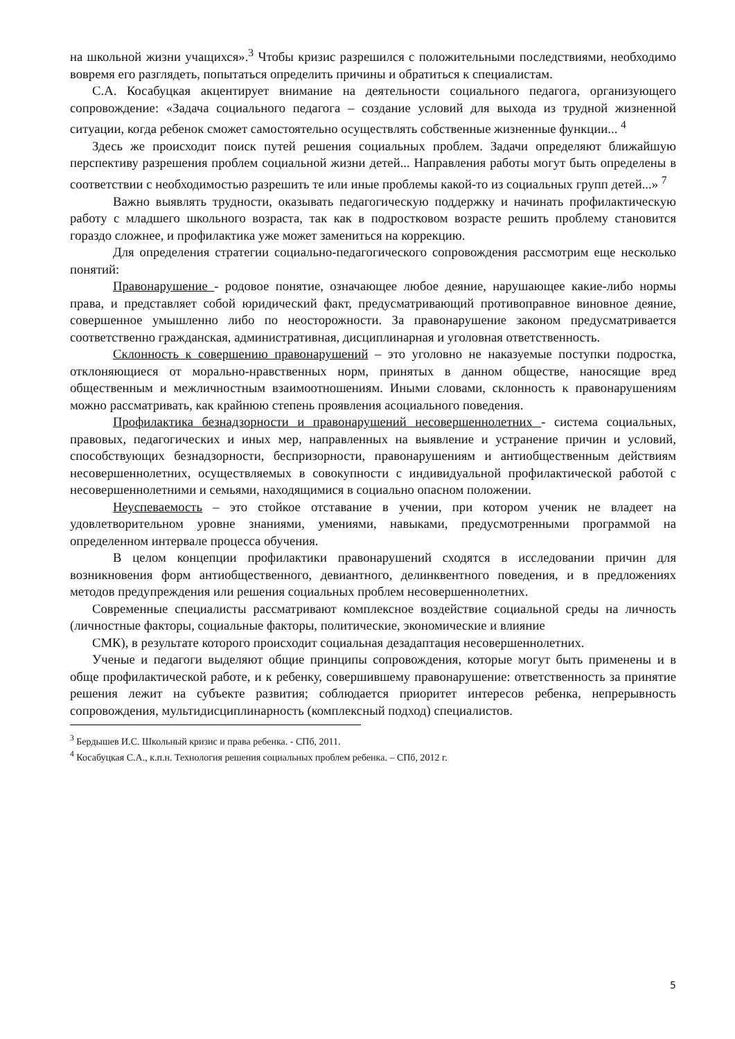на школьной жизни учащихся».<sup>3</sup> Чтобы кризис разрешился с положительными последствиями, необходимо вовремя его разглядеть, попытаться определить причины и обратиться к специалистам.
С.А. Косабуцкая акцентирует внимание на деятельности социального педагога, организующего сопровождение: «Задача социального педагога – создание условий для выхода из трудной жизненной ситуации, когда ребенок сможет самостоятельно осуществлять собственные жизненные функции... <sup>4</sup>
Здесь же происходит поиск путей решения социальных проблем. Задачи определяют ближайшую перспективу разрешения проблем социальной жизни детей... Направления работы могут быть определены в соответствии с необходимостью разрешить те или иные проблемы какой-то из социальных групп детей...» <sup>7</sup>
Важно выявлять трудности, оказывать педагогическую поддержку и начинать профилактическую работу с младшего школьного возраста, так как в подростковом возрасте решить проблему становится гораздо сложнее, и профилактика уже может замениться на коррекцию.
Для определения стратегии социально-педагогического сопровождения рассмотрим еще несколько понятий:
Правонарушение - родовое понятие, означающее любое деяние, нарушающее какие-либо нормы права, и представляет собой юридический факт, предусматривающий противоправное виновное деяние, совершенное умышленно либо по неосторожности. За правонарушение законом предусматривается соответственно гражданская, административная, дисциплинарная и уголовная ответственность.
Склонность к совершению правонарушений – это уголовно не наказуемые поступки подростка, отклоняющиеся от морально-нравственных норм, принятых в данном обществе, наносящие вред общественным и межличностным взаимоотношениям. Иными словами, склонность к правонарушениям можно рассматривать, как крайнюю степень проявления асоциального поведения.
Профилактика безнадзорности и правонарушений несовершеннолетних - система социальных, правовых, педагогических и иных мер, направленных на выявление и устранение причин и условий, способствующих безнадзорности, беспризорности, правонарушениям и антиобщественным действиям несовершеннолетних, осуществляемых в совокупности с индивидуальной профилактической работой с несовершеннолетними и семьями, находящимися в социально опасном положении.
Неуспеваемость – это стойкое отставание в учении, при котором ученик не владеет на удовлетворительном уровне знаниями, умениями, навыками, предусмотренными программой на определенном интервале процесса обучения.
В целом концепции профилактики правонарушений сходятся в исследовании причин для возникновения форм антиобщественного, девиантного, делинквентного поведения, и в предложениях методов предупреждения или решения социальных проблем несовершеннолетних.
Современные специалисты рассматривают комплексное воздействие социальной среды на личность (личностные факторы, социальные факторы, политические, экономические и влияние
СМК), в результате которого происходит социальная дезадаптация несовершеннолетних.
Ученые и педагоги выделяют общие принципы сопровождения, которые могут быть применены и в обще профилактической работе, и к ребенку, совершившему правонарушение: ответственность за принятие решения лежит на субъекте развития; соблюдается приоритет интересов ребенка, непрерывность сопровождения, мультидисциплинарность (комплексный подход) специалистов.
<sup>3</sup> Бердышев И.С. Школьный кризис и права ребенка. - СПб, 2011.
<sup>4</sup> Косабуцкая С.А., к.п.н. Технология решения социальных проблем ребенка. – СПб, 2012 г.
5